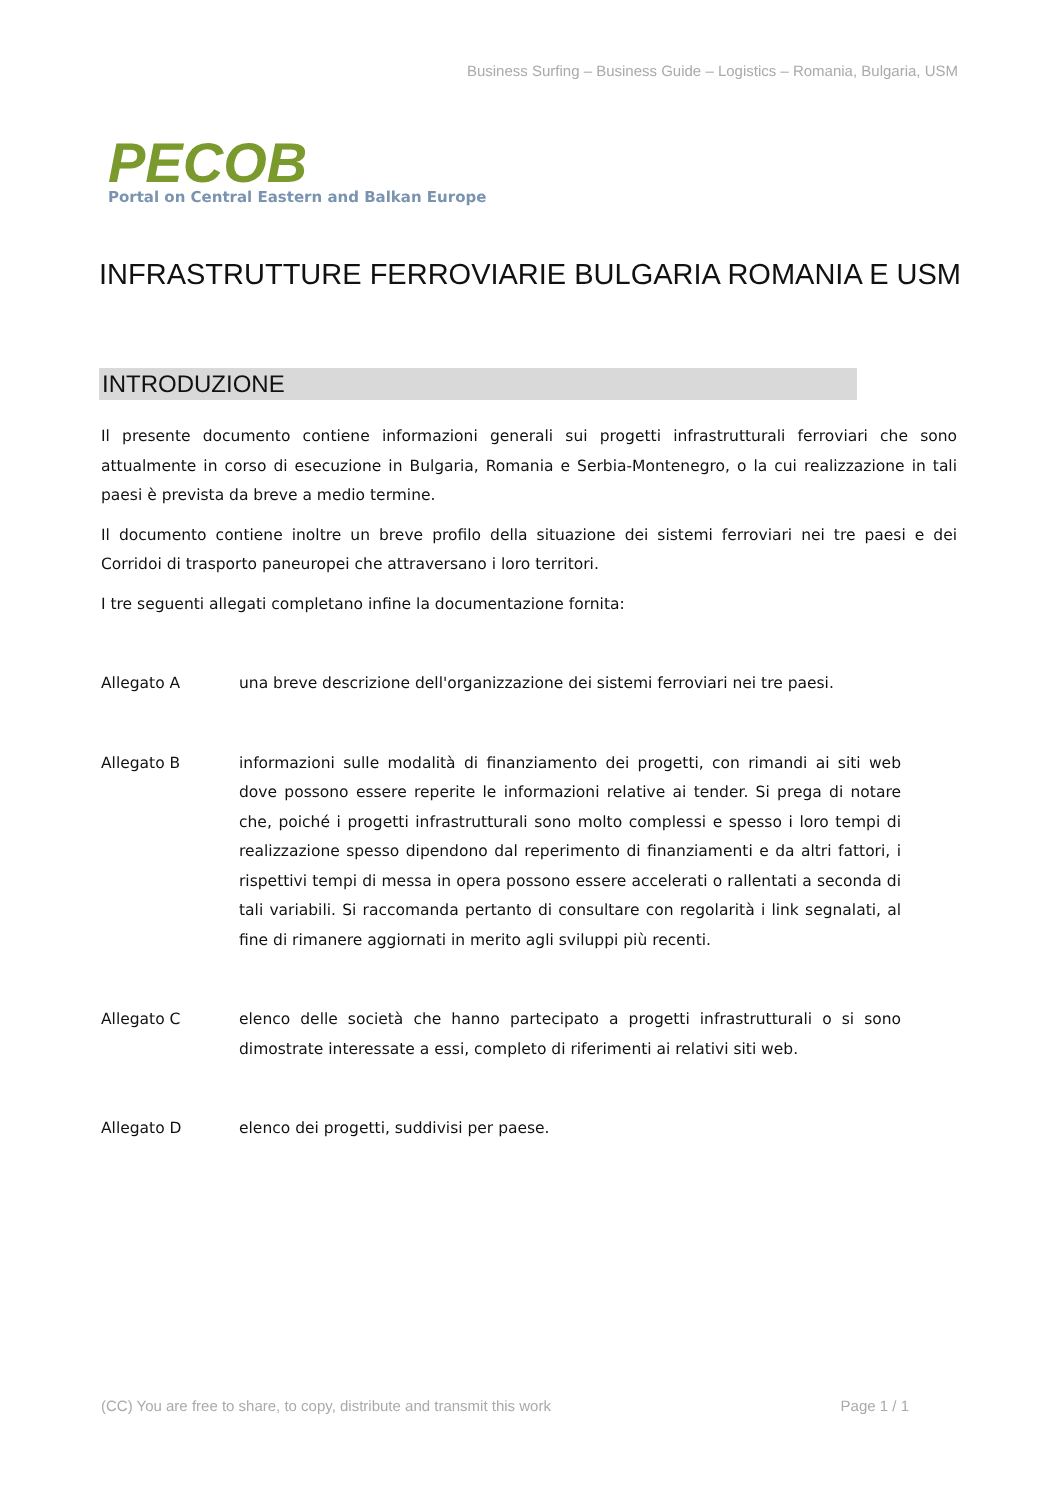Business Surfing – Business Guide – Logistics – Romania, Bulgaria, USM
PECOB
Portal on Central Eastern and Balkan Europe
INFRASTRUTTURE FERROVIARIE BULGARIA ROMANIA E USM
INTRODUZIONE
Il presente documento contiene informazioni generali sui progetti infrastrutturali ferroviari che sono attualmente in corso di esecuzione in Bulgaria, Romania e Serbia-Montenegro, o la cui realizzazione in tali paesi è prevista da breve a medio termine.
Il documento contiene inoltre un breve profilo della situazione dei sistemi ferroviari nei tre paesi e dei Corridoi di trasporto paneuropei che attraversano i loro territori.
I tre seguenti allegati completano infine la documentazione fornita:
Allegato A una breve descrizione dell'organizzazione dei sistemi ferroviari nei tre paesi.
Allegato B informazioni sulle modalità di finanziamento dei progetti, con rimandi ai siti web dove possono essere reperite le informazioni relative ai tender. Si prega di notare che, poiché i progetti infrastrutturali sono molto complessi e spesso i loro tempi di realizzazione spesso dipendono dal reperimento di finanziamenti e da altri fattori, i rispettivi tempi di messa in opera possono essere accelerati o rallentati a seconda di tali variabili. Si raccomanda pertanto di consultare con regolarità i link segnalati, al fine di rimanere aggiornati in merito agli sviluppi più recenti.
Allegato C elenco delle società che hanno partecipato a progetti infrastrutturali o si sono dimostrate interessate a essi, completo di riferimenti ai relativi siti web.
Allegato D elenco dei progetti, suddivisi per paese.
(CC) You are free to share, to copy, distribute and transmit this work Page 1 / 1